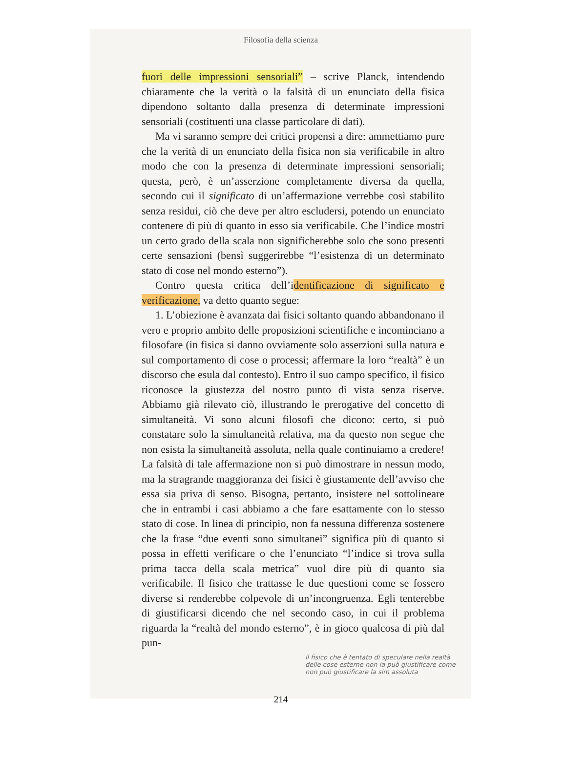Filosofia della scienza
fuori delle impressioni sensoriali” – scrive Planck, intendendo chiaramente che la verità o la falsità di un enunciato della fisica dipendono soltanto dalla presenza di determinate impressioni sensoriali (costituenti una classe particolare di dati).
Ma vi saranno sempre dei critici propensi a dire: ammettiamo pure che la verità di un enunciato della fisica non sia verificabile in altro modo che con la presenza di determinate impressioni sensoriali; questa, però, è un’asserzione completamente diversa da quella, secondo cui il significato di un’affermazione verrebbe così stabilito senza residui, ciò che deve per altro escludersi, potendo un enunciato contenere di più di quanto in esso sia verificabile. Che l’indice mostri un certo grado della scala non significherebbe solo che sono presenti certe sensazioni (bensì suggerirebbe “l’esistenza di un determinato stato di cose nel mondo esterno”).
Contro questa critica dell’identificazione di significato e verificazione, va detto quanto segue:
1. L’obiezione è avanzata dai fisici soltanto quando abbandonano il vero e proprio ambito delle proposizioni scientifiche e incominciano a filosofare (in fisica si danno ovviamente solo asserzioni sulla natura e sul comportamento di cose o processi; affermare la loro “realtà” è un discorso che esula dal contesto). Entro il suo campo specifico, il fisico riconosce la giustezza del nostro punto di vista senza riserve. Abbiamo già rilevato ciò, illustrando le prerogative del concetto di simultaneità. Vi sono alcuni filosofi che dicono: certo, si può constatare solo la simultaneità relativa, ma da questo non segue che non esista la simultaneità assoluta, nella quale continuiamo a credere! La falsità di tale affermazione non si può dimostrare in nessun modo, ma la stragrande maggioranza dei fisici è giustamente dell’avviso che essa sia priva di senso. Bisogna, pertanto, insistere nel sottolineare che in entrambi i casi abbiamo a che fare esattamente con lo stesso stato di cose. In linea di principio, non fa nessuna differenza sostenere che la frase “due eventi sono simultanei” significa più di quanto si possa in effetti verificare o che l’enunciato “l’indice si trova sulla prima tacca della scala metrica” vuol dire più di quanto sia verificabile. Il fisico che trattasse le due questioni come se fossero diverse si renderebbe colpevole di un’incongruenza. Egli tenterebbe di giustificarsi dicendo che nel secondo caso, in cui il problema riguarda la “realtà del mondo esterno”, è in gioco qualcosa di più dal pun-
il fisico che è tentato di speculare nella realtà delle cose esterne non la può giustificare come non può giustificare la sim assoluta
214